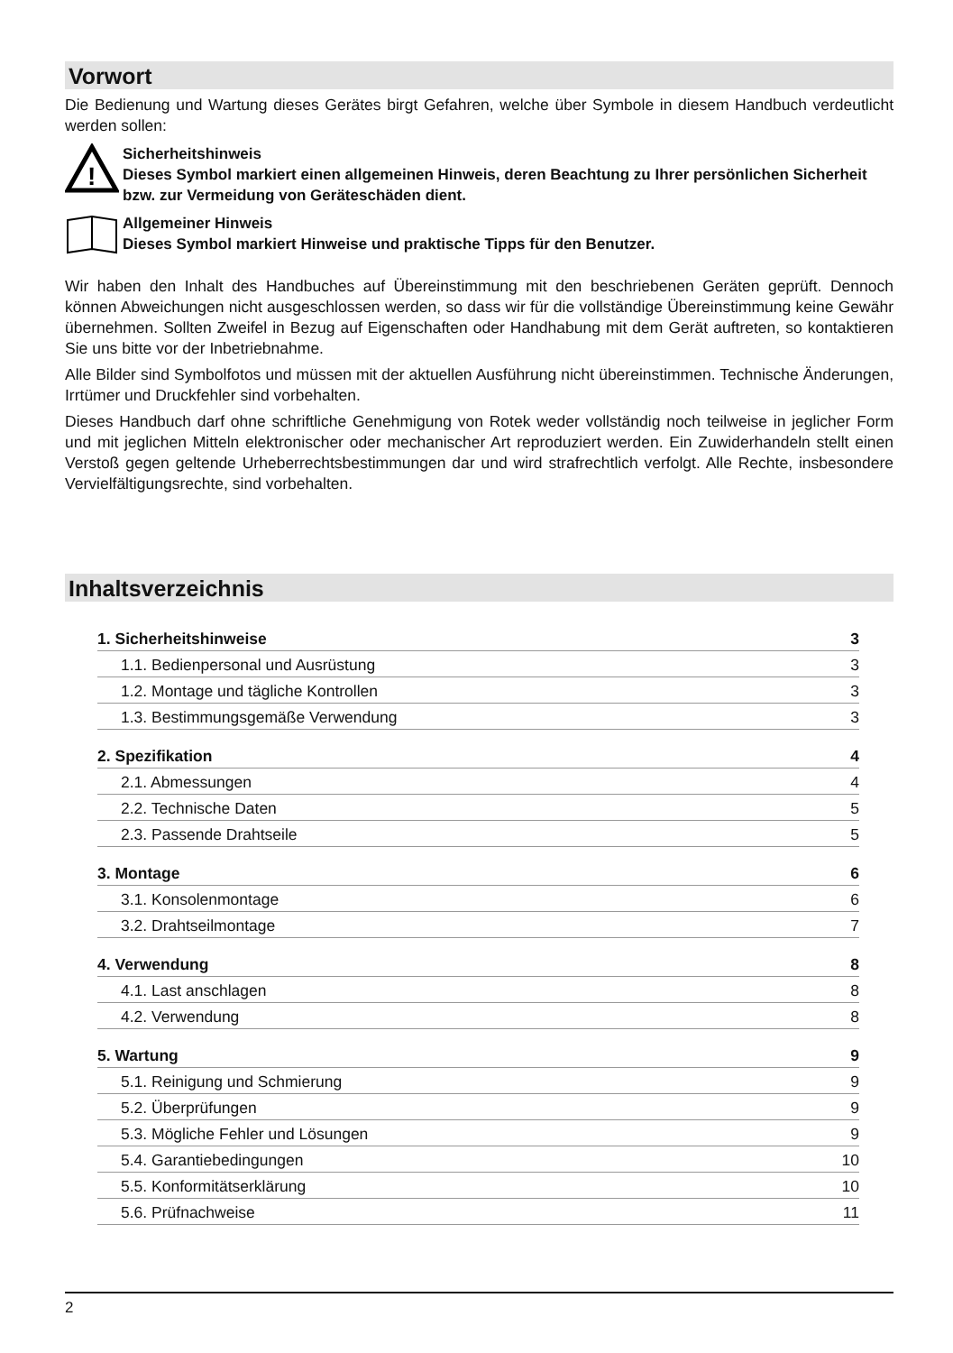Vorwort
Die Bedienung und Wartung dieses Gerätes birgt Gefahren, welche über Symbole in diesem Handbuch verdeutlicht werden sollen:
!
Sicherheitshinweis
Dieses Symbol markiert einen allgemeinen Hinweis, deren Beachtung zu Ihrer persönlichen Sicherheit bzw. zur Vermeidung von Geräteschäden dient.
Allgemeiner Hinweis
Dieses Symbol markiert Hinweise und praktische Tipps für den Benutzer.
Wir haben den Inhalt des Handbuches auf Übereinstimmung mit den beschriebenen Geräten geprüft. Dennoch können Abweichungen nicht ausgeschlossen werden, so dass wir für die vollständige Übereinstimmung keine Gewähr übernehmen. Sollten Zweifel in Bezug auf Eigenschaften oder Handhabung mit dem Gerät auftreten, so kontaktieren Sie uns bitte vor der Inbetriebnahme.
Alle Bilder sind Symbolfotos und müssen mit der aktuellen Ausführung nicht übereinstimmen. Technische Änderungen, Irrtümer und Druckfehler sind vorbehalten.
Dieses Handbuch darf ohne schriftliche Genehmigung von Rotek weder vollständig noch teilweise in jeglicher Form und mit jeglichen Mitteln elektronischer oder mechanischer Art reproduziert werden. Ein Zuwiderhandeln stellt einen Verstoß gegen geltende Urheberrechtsbestimmungen dar und wird strafrechtlich verfolgt. Alle Rechte, insbesondere Vervielfältigungsrechte, sind vorbehalten.
Inhaltsverzeichnis
1. Sicherheitshinweise 3
1.1. Bedienpersonal und Ausrüstung 3
1.2. Montage und tägliche Kontrollen 3
1.3. Bestimmungsgemäße Verwendung 3
2. Spezifikation 4
2.1. Abmessungen 4
2.2. Technische Daten 5
2.3. Passende Drahtseile 5
3. Montage 6
3.1. Konsolenmontage 6
3.2. Drahtseilmontage 7
4. Verwendung 8
4.1. Last anschlagen 8
4.2. Verwendung 8
5. Wartung 9
5.1. Reinigung und Schmierung 9
5.2. Überprüfungen 9
5.3. Mögliche Fehler und Lösungen 9
5.4. Garantiebedingungen 10
5.5. Konformitätserklärung 10
5.6. Prüfnachweise 11
2